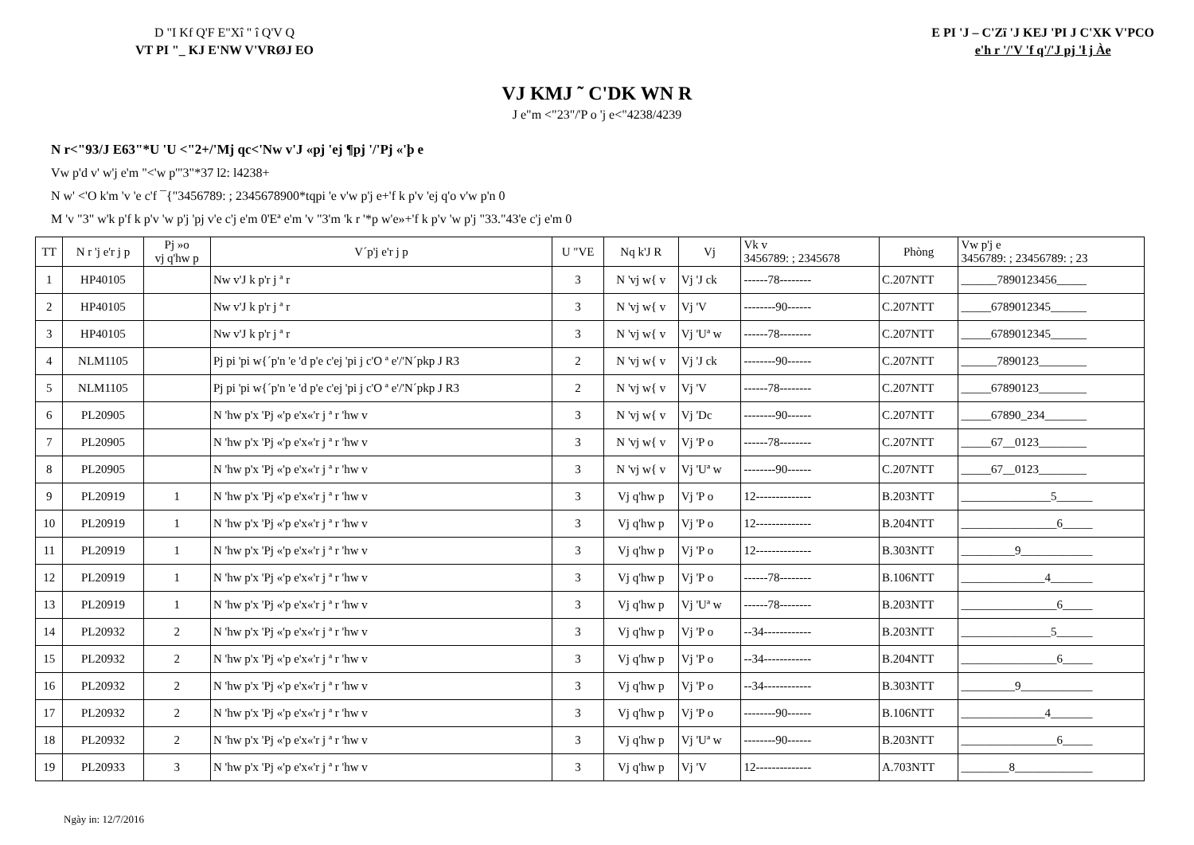D "I Kf Q'F E"Xî " î Q'V Q
VT PI "_ KJ E'NW V'VRØJ EO
E PI 'J – C'Zï 'J KEJ 'PI J C'XK V'PCO
e'h r '/'V 'f q'/'J pj 'ł j Àe
VJ KMJ ˜ C'DK WN R
J e"m <"23"/'P o 'j e<"4238/4239
N r<"93/J E63"*U 'U <"2+/'Mj qc<'Nw v'J «pj 'ej ¶pj '/'Pj «'þ e
Vw p'd v' w'j e'm "<'w p'"3"*37 l2: l4238+
N w' <'O k'm 'v 'e c'f ¯{"3456789: ; 2345678900*tqpi 'e v'w p'j e+'f k p'v 'ej q'o v'w p'n 0
M 'v "3" w'k p'f k p'v 'w p'j 'pj v'e c'j e'm 0'Eª e'm 'v "3'm 'k r '*p w'e»+'f k p'v 'w p'j "33."43'e c'j e'm 0
| TT | N r 'j e'r j p | Pj »o vj q'hw p | V´p'j e'r j p | U "VE | Nq k'J R | Vj | Vk v 3456789: ; 2345678 | Phòng | Vw p'j e 3456789: ; 23456789: ; 23 |
| --- | --- | --- | --- | --- | --- | --- | --- | --- | --- |
| 1 | HP40105 | | Nw v'J k p'r j ª r | 3 | N 'vj w{ v | Vj 'J ck | ------78-------- | C.207NTT | ______7890123456_____ |
| 2 | HP40105 | | Nw v'J k p'r j ª r | 3 | N 'vj w{ v | Vj 'V | --------90------ | C.207NTT | _____6789012345______ |
| 3 | HP40105 | | Nw v'J k p'r j ª r | 3 | N 'vj w{ v | Vj 'Uª w | ------78-------- | C.207NTT | _____6789012345______ |
| 4 | NLM1105 | | Pj pi 'pi w{´p'n 'e 'd p'e c'ej 'pi j c'O ª e'/'N´pkp J R3 | 2 | N 'vj w{ v | Vj 'J ck | --------90------ | C.207NTT | ______7890123________ |
| 5 | NLM1105 | | Pj pi 'pi w{´p'n 'e 'd p'e c'ej 'pi j c'O ª e'/'N´pkp J R3 | 2 | N 'vj w{ v | Vj 'V | ------78-------- | C.207NTT | _____67890123________ |
| 6 | PL20905 | | N 'hw p'x 'Pj «'p e'x«'r j ª r 'hw v | 3 | N 'vj w{ v | Vj 'Dc | --------90------ | C.207NTT | _____67890_234_______ |
| 7 | PL20905 | | N 'hw p'x 'Pj «'p e'x«'r j ª r 'hw v | 3 | N 'vj w{ v | Vj 'P o | ------78-------- | C.207NTT | _____67__0123________ |
| 8 | PL20905 | | N 'hw p'x 'Pj «'p e'x«'r j ª r 'hw v | 3 | N 'vj w{ v | Vj 'Uª w | --------90------ | C.207NTT | _____67__0123________ |
| 9 | PL20919 | 1 | N 'hw p'x 'Pj «'p e'x«'r j ª r 'hw v | 3 | Vj q'hw p | Vj 'P o | 12-------------- | B.203NTT | _______________5______ |
| 10 | PL20919 | 1 | N 'hw p'x 'Pj «'p e'x«'r j ª r 'hw v | 3 | Vj q'hw p | Vj 'P o | 12-------------- | B.204NTT | ________________6_____ |
| 11 | PL20919 | 1 | N 'hw p'x 'Pj «'p e'x«'r j ª r 'hw v | 3 | Vj q'hw p | Vj 'P o | 12-------------- | B.303NTT | _________9____________ |
| 12 | PL20919 | 1 | N 'hw p'x 'Pj «'p e'x«'r j ª r 'hw v | 3 | Vj q'hw p | Vj 'P o | ------78-------- | B.106NTT | ______________4_______ |
| 13 | PL20919 | 1 | N 'hw p'x 'Pj «'p e'x«'r j ª r 'hw v | 3 | Vj q'hw p | Vj 'Uª w | ------78-------- | B.203NTT | ________________6_____ |
| 14 | PL20932 | 2 | N 'hw p'x 'Pj «'p e'x«'r j ª r 'hw v | 3 | Vj q'hw p | Vj 'P o | --34------------ | B.203NTT | _______________5______ |
| 15 | PL20932 | 2 | N 'hw p'x 'Pj «'p e'x«'r j ª r 'hw v | 3 | Vj q'hw p | Vj 'P o | --34------------ | B.204NTT | ________________6_____ |
| 16 | PL20932 | 2 | N 'hw p'x 'Pj «'p e'x«'r j ª r 'hw v | 3 | Vj q'hw p | Vj 'P o | --34------------ | B.303NTT | _________9____________ |
| 17 | PL20932 | 2 | N 'hw p'x 'Pj «'p e'x«'r j ª r 'hw v | 3 | Vj q'hw p | Vj 'P o | --------90------ | B.106NTT | ______________4_______ |
| 18 | PL20932 | 2 | N 'hw p'x 'Pj «'p e'x«'r j ª r 'hw v | 3 | Vj q'hw p | Vj 'Uª w | --------90------ | B.203NTT | ________________6_____ |
| 19 | PL20933 | 3 | N 'hw p'x 'Pj «'p e'x«'r j ª r 'hw v | 3 | Vj q'hw p | Vj 'V | 12-------------- | A.703NTT | ________8_____________ |
Ngày in: 12/7/2016